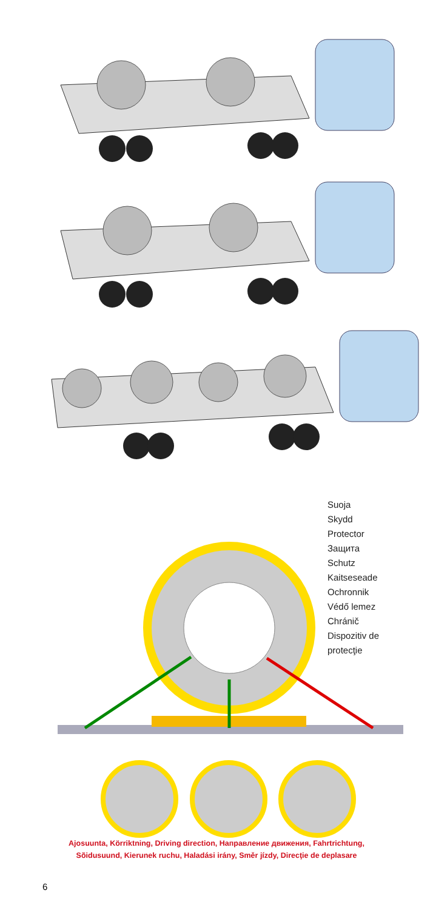Suoja
Skydd
Protector
Защита
Schutz
Kaitseseade
Ochronnik
Védő lemez
Chránič
Dispozitiv de
protecţie
Ajosuunta, Körriktning, Driving direction, Направление движения, Fahrtrichtung,
Sõidusuund, Kierunek ruchu, Haladási irány, Směr jízdy, Direcţie de deplasare
6